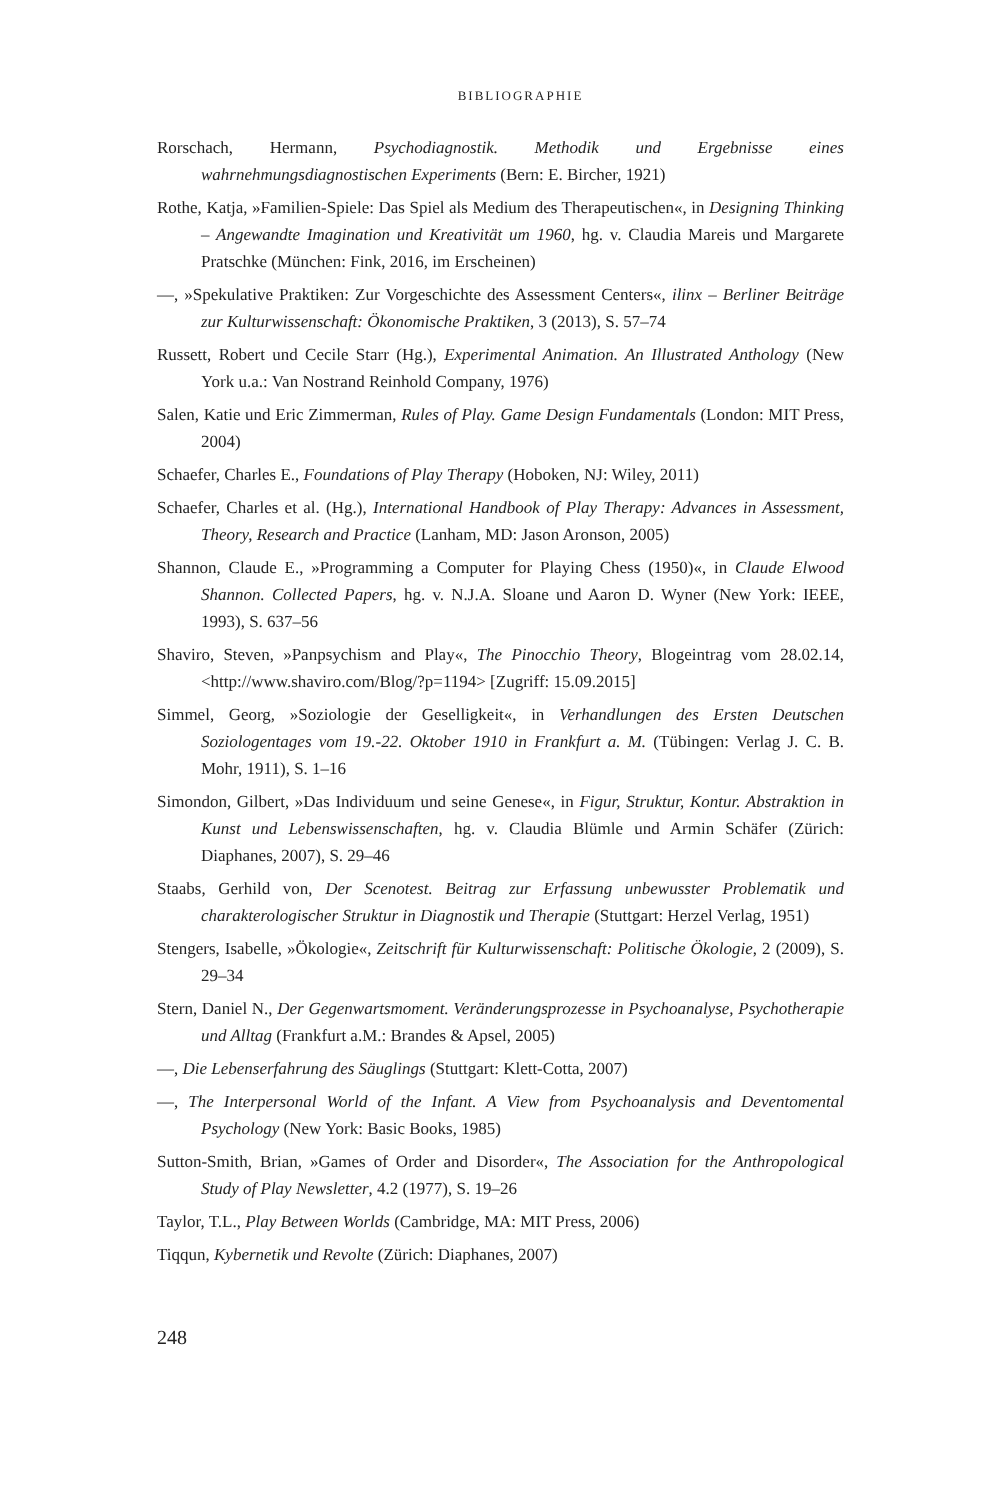BIBLIOGRAPHIE
Rorschach, Hermann, Psychodiagnostik. Methodik und Ergebnisse eines wahrnehmungsdiagnostischen Experiments (Bern: E. Bircher, 1921)
Rothe, Katja, »Familien-Spiele: Das Spiel als Medium des Therapeutischen«, in Designing Thinking – Angewandte Imagination und Kreativität um 1960, hg. v. Claudia Mareis und Margarete Pratschke (München: Fink, 2016, im Erscheinen)
—, »Spekulative Praktiken: Zur Vorgeschichte des Assessment Centers«, ilinx – Berliner Beiträge zur Kulturwissenschaft: Ökonomische Praktiken, 3 (2013), S. 57–74
Russett, Robert und Cecile Starr (Hg.), Experimental Animation. An Illustrated Anthology (New York u.a.: Van Nostrand Reinhold Company, 1976)
Salen, Katie und Eric Zimmerman, Rules of Play. Game Design Fundamentals (London: MIT Press, 2004)
Schaefer, Charles E., Foundations of Play Therapy (Hoboken, NJ: Wiley, 2011)
Schaefer, Charles et al. (Hg.), International Handbook of Play Therapy: Advances in Assessment, Theory, Research and Practice (Lanham, MD: Jason Aronson, 2005)
Shannon, Claude E., »Programming a Computer for Playing Chess (1950)«, in Claude Elwood Shannon. Collected Papers, hg. v. N.J.A. Sloane und Aaron D. Wyner (New York: IEEE, 1993), S. 637–56
Shaviro, Steven, »Panpsychism and Play«, The Pinocchio Theory, Blogeintrag vom 28.02.14, <http://www.shaviro.com/Blog/?p=1194> [Zugriff: 15.09.2015]
Simmel, Georg, »Soziologie der Geselligkeit«, in Verhandlungen des Ersten Deutschen Soziologentages vom 19.-22. Oktober 1910 in Frankfurt a. M. (Tübingen: Verlag J. C. B. Mohr, 1911), S. 1–16
Simondon, Gilbert, »Das Individuum und seine Genese«, in Figur, Struktur, Kontur. Abstraktion in Kunst und Lebenswissenschaften, hg. v. Claudia Blümle und Armin Schäfer (Zürich: Diaphanes, 2007), S. 29–46
Staabs, Gerhild von, Der Scenotest. Beitrag zur Erfassung unbewusster Problematik und charakterologischer Struktur in Diagnostik und Therapie (Stuttgart: Herzel Verlag, 1951)
Stengers, Isabelle, »Ökologie«, Zeitschrift für Kulturwissenschaft: Politische Ökologie, 2 (2009), S. 29–34
Stern, Daniel N., Der Gegenwartsmoment. Veränderungsprozesse in Psychoanalyse, Psychotherapie und Alltag (Frankfurt a.M.: Brandes & Apsel, 2005)
—, Die Lebenserfahrung des Säuglings (Stuttgart: Klett-Cotta, 2007)
—, The Interpersonal World of the Infant. A View from Psychoanalysis and Deventomental Psychology (New York: Basic Books, 1985)
Sutton-Smith, Brian, »Games of Order and Disorder«, The Association for the Anthropological Study of Play Newsletter, 4.2 (1977), S. 19–26
Taylor, T.L., Play Between Worlds (Cambridge, MA: MIT Press, 2006)
Tiqqun, Kybernetik und Revolte (Zürich: Diaphanes, 2007)
248